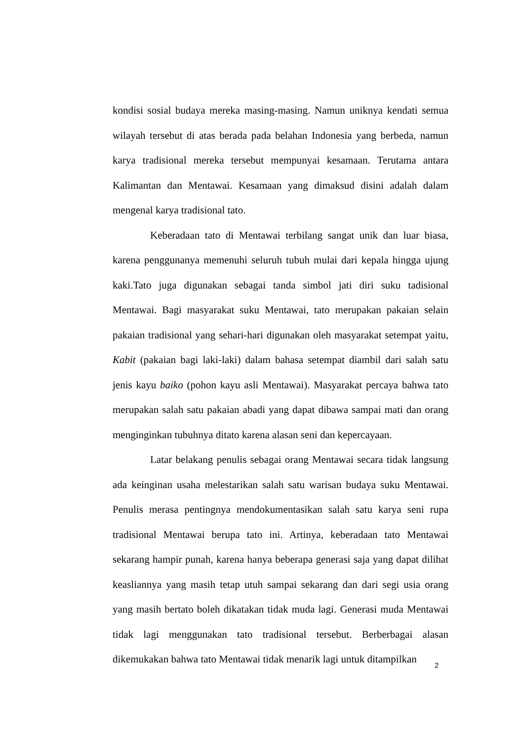kondisi sosial budaya mereka masing-masing. Namun uniknya kendati semua wilayah tersebut di atas berada pada belahan Indonesia yang berbeda, namun karya tradisional mereka tersebut mempunyai kesamaan. Terutama antara Kalimantan dan Mentawai. Kesamaan yang dimaksud disini adalah dalam mengenal karya tradisional tato.
Keberadaan tato di Mentawai terbilang sangat unik dan luar biasa, karena penggunanya memenuhi seluruh tubuh mulai dari kepala hingga ujung kaki.Tato juga digunakan sebagai tanda simbol jati diri suku tadisional Mentawai. Bagi masyarakat suku Mentawai, tato merupakan pakaian selain pakaian tradisional yang sehari-hari digunakan oleh masyarakat setempat yaitu, Kabit (pakaian bagi laki-laki) dalam bahasa setempat diambil dari salah satu jenis kayu baiko (pohon kayu asli Mentawai). Masyarakat percaya bahwa tato merupakan salah satu pakaian abadi yang dapat dibawa sampai mati dan orang menginginkan tubuhnya ditato karena alasan seni dan kepercayaan.
Latar belakang penulis sebagai orang Mentawai secara tidak langsung ada keinginan usaha melestarikan salah satu warisan budaya suku Mentawai. Penulis merasa pentingnya mendokumentasikan salah satu karya seni rupa tradisional Mentawai berupa tato ini. Artinya, keberadaan tato Mentawai sekarang hampir punah, karena hanya beberapa generasi saja yang dapat dilihat keasliannya yang masih tetap utuh sampai sekarang dan dari segi usia orang yang masih bertato boleh dikatakan tidak muda lagi. Generasi muda Mentawai tidak lagi menggunakan tato tradisional tersebut. Berberbagai alasan dikemukakan bahwa tato Mentawai tidak menarik lagi untuk ditampilkan
2